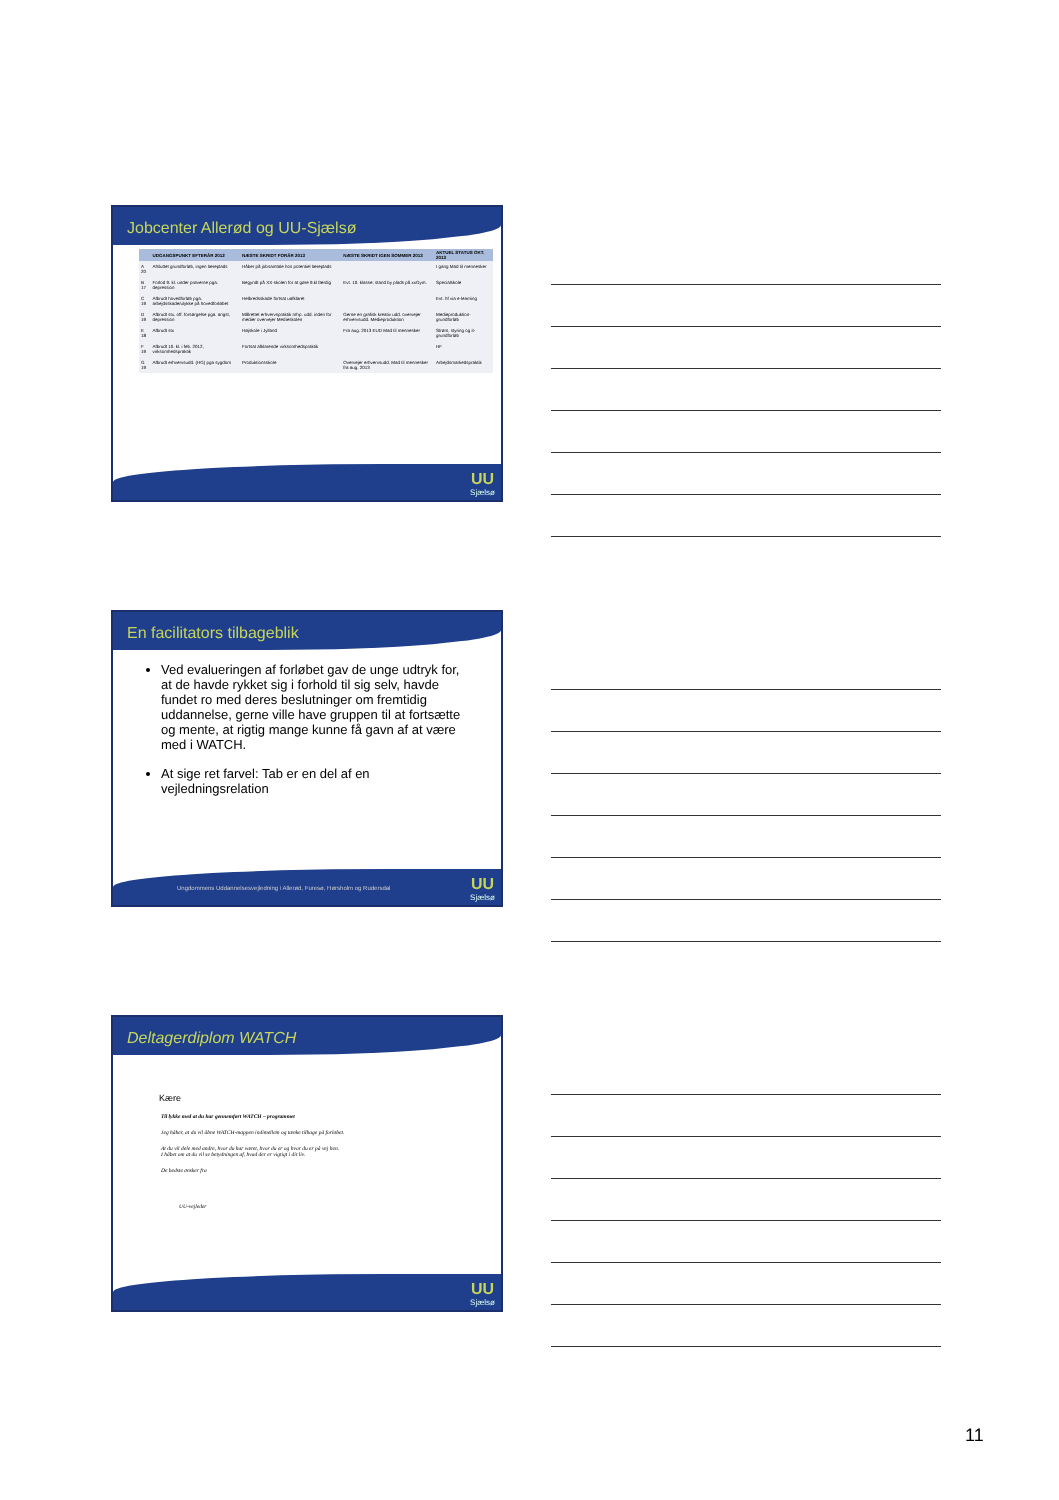Jobcenter Allerød og UU-Sjælsø
| | UDGANGSPUNKT EFTERÅR 2012 | NÆSTE SKRIDT FORÅR 2013 | NÆSTE SKRIDT IGEN SOMMER 2013 | AKTUEL STATUS OKT. 2013 |
| --- | --- | --- | --- | --- |
| A 20 | Afsluttet grundforløb, ingen læreplads | Håber på jobsamtale hos potentiel læreplads | | I gang Mad til mennesker |
| B 17 | Forlod 9. kl. under prøverne pga. depression | Begyndt på XX-skolen for at gøre 9.kl færdig | Evt. 10. klasse; stand by plads på xxGym. | Specialskole |
| C 19 | Afbrudt hovedforløb pga. arbejdsskade/ulykke på hovedforløbet | Helbredsskade fortsat uafklaret | | Evt. hf via e-learning |
| D 19 | Afbrudt stx, off. forsørgelse pga. angst, depression | Målrettet erhvervspraktik mhp. udd. inden for medier overvejer Medieskolen | Gerne en grafisk kreativ udd. overvejer erhvervsudd. Medieproduktion | Medieproduktion- grundforløb |
| E 18 | Afbrudt stx | Højskole i Jylland | Fra aug. 2013 EUD Mad til mennesker | Strøm, styring og it- grundforløb |
| F 19 | Afbrudt 10. kl. i feb. 2012, virksomhedspraktik | Fortsat afklarende virksomhedspraktik | | HF |
| G 19 | Afbrudt erhvervsudd. (HG) pga sygdom | Produktionsskole | Overvejer erhvervsudd. Mad til mennesker fra aug. 2013 | Arbejdsmarkedspraktik |
UU
Sjælsø
En facilitators tilbageblik
Ved evalueringen af forløbet gav de unge udtryk for, at de havde rykket sig i forhold til sig selv, havde fundet ro med deres beslutninger om fremtidig uddannelse, gerne ville have gruppen til at fortsætte og mente, at rigtig mange kunne få gavn af at være med i WATCH.
At sige ret farvel: Tab er en del af en vejledningsrelation
Ungdommens Uddannelsesvejledning i Allerød, Furesø, Hørsholm og Rudersdal
UU
Sjælsø
Deltagerdiplom WATCH
Kære
Til lykke med at du har gennemført WATCH – programmet
Jeg håber, at du vil åbne WATCH-mappen indimellem og tænke tilbage på forløbet.
At du vil dele med andre, hvor du har været, hvor du er og hvor du er på vej hen.
I håbet om at du vil se betydningen af, hvad der er vigtigt i dit liv.
De bedste ønsker fra
UU-vejleder
UU
Sjælsø
11